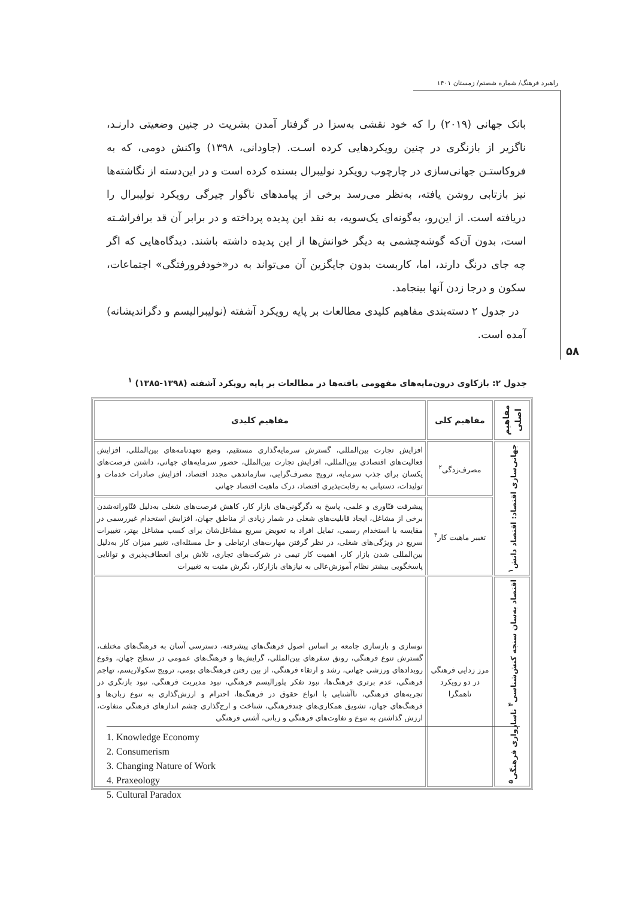راهبرد فرهنگ/ شماره شصتم/ زمستان ۱۴۰۱
بانک جهانی (۲۰۱۹) را که خود نقشی به‌سزا در گرفتار آمدن بشریت در چنین وضعیتی دارنـد، ناگزیر از بازنگری در چنین رویکردهایی کرده اسـت. (جاودانی، ۱۳۹۸) واکنش دومی، که به فروکاستـن جهانی‌سازی در چارچوب رویکرد نولیبرال بسنده کرده است و در این‌دسته از نگاشته‌ها نیز بازتابی روشن یافته، به‌نظر می‌رسد برخی از پیامدهای ناگوار چیرگی رویکرد نولیبرال را دریافته است. از این‌رو، به‌گونه‌ای یک‌سویه، به نقد این پدیده پرداخته و در برابر آن قد برافراشـته است، بدون آن‌که گوشه‌چشمی به دیگر خوانش‌ها از این پدیده داشته باشند. دیدگاه‌هایی که اگر چه جای درنگ دارند، اما، کاربست بدون جایگزین آن می‌تواند به در«خودفرورفتگی» اجتماعات، سکون و درجا زدن آنها بینجامد.
در جدول ۲ دسته‌بندی مفاهیم کلیدی مطالعات بر پایه رویکرد آشفته (نولیبرالیسم و دگراندیشانه) آمده است.
۵۸
جدول ۲: بازکاوی درون‌مایه‌های مفهومی یافته‌ها در مطالعات بر پایه رویکرد آشفته (۱۳۹۸-۱۳۸۵) <sup>۱</sup>
| مفاهیم اصلی | مفاهیم کلی | مفاهیم کلیدی |
| --- | --- | --- |
| جهانی‌سازی اقتصاد: اقتصاد دانش<sup>۱</sup> | مصرف‌زدگی<sup>۲</sup> | افزایش تجارت بین‌المللی، گسترش سرمایه‌گذاری مستقیم، وضع تعهدنامه‌های بین‌المللی، افزایش فعالیت‌های اقتصادی بین‌المللی، افزایش تجارت بین‌الملل، حضور سرمایه‌های جهانی، داشتن فرصت‌های یکسان برای جذب سرمایه، ترویج مصرف‌گرایی، سازماندهی مجدد اقتصاد، افزایش صادرات خدمات و تولیدات، دستیابی به رقابت‌پذیری اقتصاد، درک ماهیت اقتصاد جهانی |
| | تغییر ماهیت کار<sup>۳</sup> | پیشرفت فنّاوری و علمی، پاسخ به دگرگونی‌های بازار کار، کاهش فرصت‌های شغلی به‌دلیل فنّاورانه‌شدن برخی از مشاغل، ایجاد قابلیت‌های شغلی در شمار زیادی از مناطق جهان، افزایش استخدام غیررسمی در مقایسه با استخدام رسمی، تمایل افراد به تعویض سریع مشاغل‌شان برای کسب مشاغل بهتر، تغییرات سریع در ویژگی‌های شغلی، در نظر گرفتن مهارت‌های ارتباطی و حل مسئله‌ای، تغییر میزان کار به‌دلیل بین‌المللی شدن بازار کار، اهمیت کار تیمی در شرکت‌های تجاری، تلاش برای انعطاف‌پذیری و توانایی پاسخگویی بیشتر نظام آموزش‌عالی به نیازهای بازارکار، نگرش مثبت به تغییرات |
| اقتصاد به‌سان سنجه کنش‌شناسی<sup>۴</sup> ناسازواری فرهنگی<sup>۵</sup> | مرز زدایی فرهنگی در دو رویکرد ناهمگرا | نوسازی و بازسازی جامعه بر اساس اصول فرهنگ‌های پیشرفته، دسترسی آسان به فرهنگ‌های مختلف، گسترش تنوع فرهنگی، رونق سفرهای بین‌المللی، گرایش‌ها و فرهنگ‌های عمومی در سطح جهان، وقوع رویدادهای ورزشی جهانی، رشد و ارتقاء فرهنگی، از بین رفتن فرهنگ‌های بومی، ترویج سکولاریسم، تهاجم فرهنگی، عدم برتری فرهنگ‌ها، نبود تفکر پلورالیسم فرهنگی، نبود مدیریت فرهنگی، نبود بازنگری در تجربه‌های فرهنگی، ناآشنایی با انواع حقوق در فرهنگ‌ها، احترام و ارزش‌گذاری به تنوع زبان‌ها و فرهنگ‌های جهان، تشویق همکاری‌های چندفرهنگی، شناخت و ارج‌گذاری چشم اندازهای فرهنگی متفاوت، ارزش گذاشتن به تنوع و تفاوت‌های فرهنگی و زبانی، آشتی فرهنگی |
1. Knowledge Economy
2. Consumerism
3. Changing Nature of Work
4. Praxeology
5. Cultural Paradox